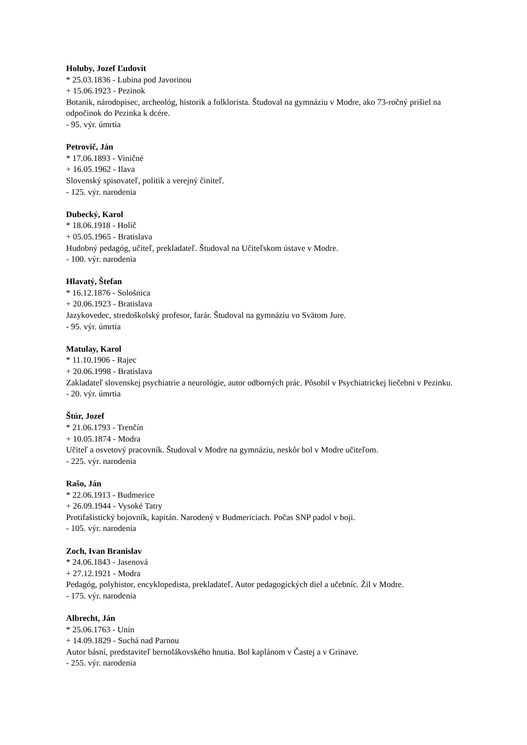Holuby, Jozef Ľudovít
* 25.03.1836 - Lubina pod Javorinou
+ 15.06.1923 - Pezinok
Botanik, národopisec, archeológ, historik a folklorista. Študoval na gymnáziu v Modre, ako 73-ročný prišiel na odpočinok do Pezinka k dcére.
- 95. výr. úmrtia
Petrovič, Ján
* 17.06.1893 - Viničné
+ 16.05.1962 - Ilava
Slovenský spisovateľ, politik a verejný činiteľ.
- 125. výr. narodenia
Dubecký, Karol
* 18.06.1918 - Holíč
+ 05.05.1965 - Bratislava
Hudobný pedagóg, učiteľ, prekladateľ. Študoval na Učiteľskom ústave v Modre.
- 100. výr. narodenia
Hlavatý, Štefan
* 16.12.1876 - Sološnica
+ 20.06.1923 - Bratislava
Jazykovedec, stredoškolský profesor, farár. Študoval na gymnáziu vo Svätom Jure.
- 95. výr. úmrtia
Matulay, Karol
* 11.10.1906 - Rajec
+ 20.06.1998 - Bratislava
Zakladateľ slovenskej psychiatrie a neurológie, autor odborných prác. Pôsobil v Psychiatrickej liečebni v Pezinku.
- 20. výr. úmrtia
Štúr, Jozef
* 21.06.1793 - Trenčín
+ 10.05.1874 - Modra
Učiteľ a osvetový pracovník. Študoval v Modre na gymnáziu, neskôr bol v Modre učiteľom.
- 225. výr. narodenia
Rašo, Ján
* 22.06.1913 - Budmerice
+ 26.09.1944 - Vysoké Tatry
Protifašistický bojovník, kapitán. Narodený v Budmericiach. Počas SNP padol v boji.
- 105. výr. narodenia
Zoch, Ivan Branislav
* 24.06.1843 - Jasenová
+ 27.12.1921 - Modra
Pedagóg, polyhistor, encyklopedista, prekladateľ. Autor pedagogických diel a učebníc. Žil v Modre.
- 175. výr. narodenia
Albrecht, Ján
* 25.06.1763 - Unín
+ 14.09.1829 - Suchá nad Parnou
Autor básní, predstaviteľ bernolákovského hnutia. Bol kaplánom v Častej a v Grinave.
- 255. výr. narodenia